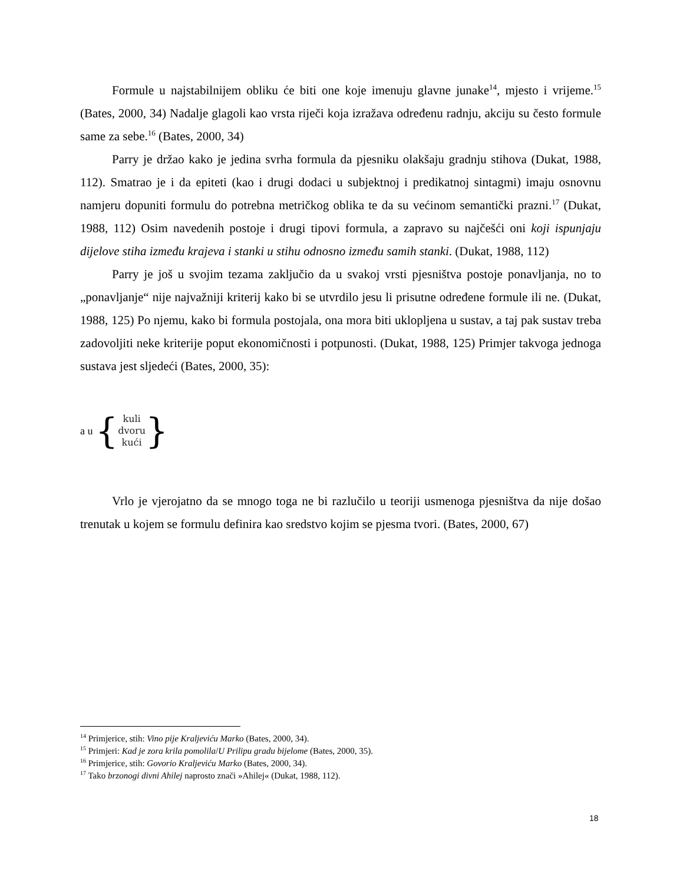Formule u najstabilnijem obliku će biti one koje imenuju glavne junake<sup>14</sup>, mjesto i vrijeme.<sup>15</sup> (Bates, 2000, 34) Nadalje glagoli kao vrsta riječi koja izražava određenu radnju, akciju su često formule same za sebe.<sup>16</sup> (Bates, 2000, 34)
Parry je držao kako je jedina svrha formula da pjesniku olakšaju gradnju stihova (Dukat, 1988, 112). Smatrao je i da epiteti (kao i drugi dodaci u subjektnoj i predikatnoj sintagmi) imaju osnovnu namjeru dopuniti formulu do potrebna metričkog oblika te da su većinom semantički prazni.<sup>17</sup> (Dukat, 1988, 112) Osim navedenih postoje i drugi tipovi formula, a zapravo su najčešći oni koji ispunjaju dijelove stiha između krajeva i stanki u stihu odnosno između samih stanki. (Dukat, 1988, 112)
Parry je još u svojim tezama zaključio da u svakoj vrsti pjesništva postoje ponavljanja, no to „ponavljanje“ nije najvažniji kriterij kako bi se utvrdilo jesu li prisutne određene formule ili ne. (Dukat, 1988, 125) Po njemu, kako bi formula postojala, ona mora biti uklopljena u sustav, a taj pak sustav treba zadovoljiti neke kriterije poput ekonomičnosti i potpunosti. (Dukat, 1988, 125) Primjer takvoga jednoga sustava jest sljedeći (Bates, 2000, 35):
a u { kuli
dvoru
kući }
Vrlo je vjerojatno da se mnogo toga ne bi razlučilo u teoriji usmenoga pjesništva da nije došao trenutak u kojem se formulu definira kao sredstvo kojim se pjesma tvori. (Bates, 2000, 67)
<sup>14</sup> Primjerice, stih: Vino pije Kraljeviću Marko (Bates, 2000, 34).
<sup>15</sup> Primjeri: Kad je zora krila pomolila/U Prilipu gradu bijelome (Bates, 2000, 35).
<sup>16</sup> Primjerice, stih: Govorio Kraljeviću Marko (Bates, 2000, 34).
<sup>17</sup> Tako brzonogi divni Ahilej naprosto znači »Ahilej« (Dukat, 1988, 112).
18